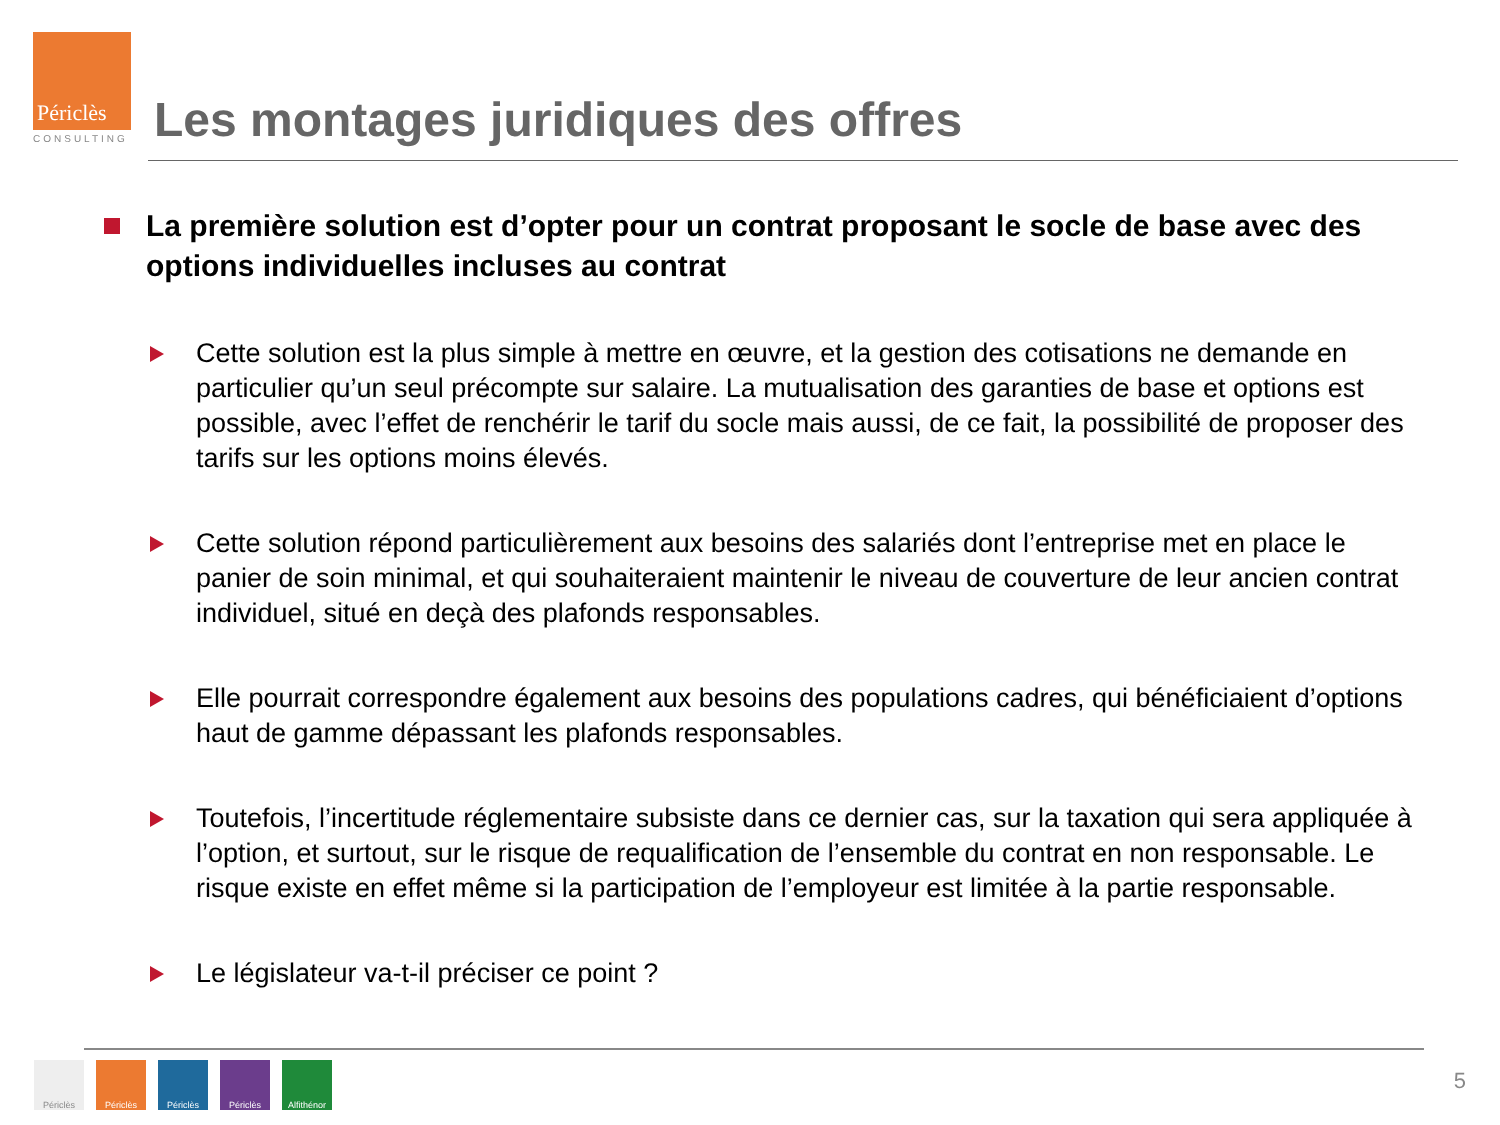Périclès
CONSULTING
Les montages juridiques des offres
La première solution est d’opter pour un contrat proposant le socle de base avec des options individuelles incluses au contrat
Cette solution est la plus simple à mettre en œuvre, et la gestion des cotisations ne demande en particulier qu’un seul précompte sur salaire. La mutualisation des garanties de base et options est possible, avec l’effet de renchérir le tarif du socle mais aussi, de ce fait, la possibilité de proposer des tarifs sur les options moins élevés.
Cette solution répond particulièrement aux besoins des salariés dont l’entreprise met en place le panier de soin minimal, et qui souhaiteraient maintenir le niveau de couverture de leur ancien contrat individuel, situé en deçà des plafonds responsables.
Elle pourrait correspondre également aux besoins des populations cadres, qui bénéficiaient d’options haut de gamme dépassant les plafonds responsables.
Toutefois, l’incertitude réglementaire subsiste dans ce dernier cas, sur la taxation qui sera appliquée à l’option, et surtout, sur le risque de requalification de l’ensemble du contrat en non responsable. Le risque existe en effet même si la participation de l’employeur est limitée à la partie responsable.
Le législateur va-t-il préciser ce point ?
Périclès Périclès Périclès Périclès Alfithénor
5